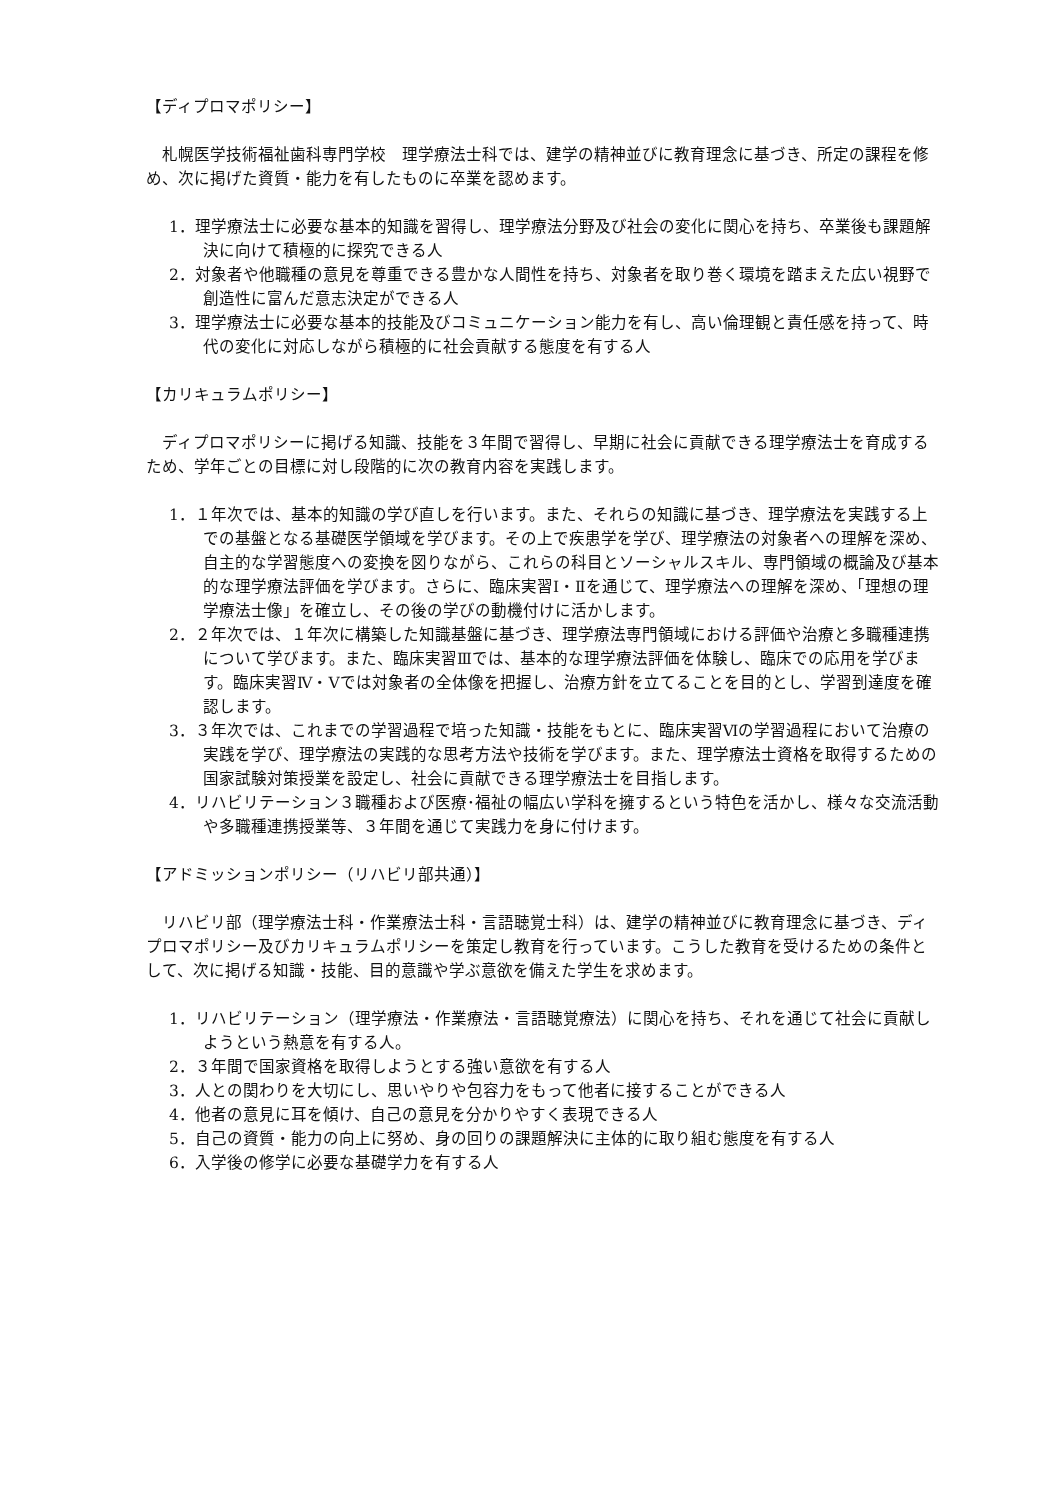【ディプロマポリシー】
札幌医学技術福祉歯科専門学校　理学療法士科では、建学の精神並びに教育理念に基づき、所定の課程を修め、次に掲げた資質・能力を有したものに卒業を認めます。
1．理学療法士に必要な基本的知識を習得し、理学療法分野及び社会の変化に関心を持ち、卒業後も課題解決に向けて積極的に探究できる人
2．対象者や他職種の意見を尊重できる豊かな人間性を持ち、対象者を取り巻く環境を踏まえた広い視野で創造性に富んだ意志決定ができる人
3．理学療法士に必要な基本的技能及びコミュニケーション能力を有し、高い倫理観と責任感を持って、時代の変化に対応しながら積極的に社会貢献する態度を有する人
【カリキュラムポリシー】
ディプロマポリシーに掲げる知識、技能を３年間で習得し、早期に社会に貢献できる理学療法士を育成するため、学年ごとの目標に対し段階的に次の教育内容を実践します。
1．１年次では、基本的知識の学び直しを行います。また、それらの知識に基づき、理学療法を実践する上での基盤となる基礎医学領域を学びます。その上で疾患学を学び、理学療法の対象者への理解を深め、自主的な学習態度への変換を図りながら、これらの科目とソーシャルスキル、専門領域の概論及び基本的な理学療法評価を学びます。さらに、臨床実習Ⅰ・Ⅱを通じて、理学療法への理解を深め、「理想の理学療法士像」を確立し、その後の学びの動機付けに活かします。
2．２年次では、１年次に構築した知識基盤に基づき、理学療法専門領域における評価や治療と多職種連携について学びます。また、臨床実習Ⅲでは、基本的な理学療法評価を体験し、臨床での応用を学びます。臨床実習Ⅳ・Ⅴでは対象者の全体像を把握し、治療方針を立てることを目的とし、学習到達度を確認します。
3．３年次では、これまでの学習過程で培った知識・技能をもとに、臨床実習Ⅵの学習過程において治療の実践を学び、理学療法の実践的な思考方法や技術を学びます。また、理学療法士資格を取得するための国家試験対策授業を設定し、社会に貢献できる理学療法士を目指します。
4．リハビリテーション３職種および医療･福祉の幅広い学科を擁するという特色を活かし、様々な交流活動や多職種連携授業等、３年間を通じて実践力を身に付けます。
【アドミッションポリシー（リハビリ部共通）】
リハビリ部（理学療法士科・作業療法士科・言語聴覚士科）は、建学の精神並びに教育理念に基づき、ディプロマポリシー及びカリキュラムポリシーを策定し教育を行っています。こうした教育を受けるための条件として、次に掲げる知識・技能、目的意識や学ぶ意欲を備えた学生を求めます。
1．リハビリテーション（理学療法・作業療法・言語聴覚療法）に関心を持ち、それを通じて社会に貢献しようという熱意を有する人。
2．３年間で国家資格を取得しようとする強い意欲を有する人
3．人との関わりを大切にし、思いやりや包容力をもって他者に接することができる人
4．他者の意見に耳を傾け、自己の意見を分かりやすく表現できる人
5．自己の資質・能力の向上に努め、身の回りの課題解決に主体的に取り組む態度を有する人
6．入学後の修学に必要な基礎学力を有する人